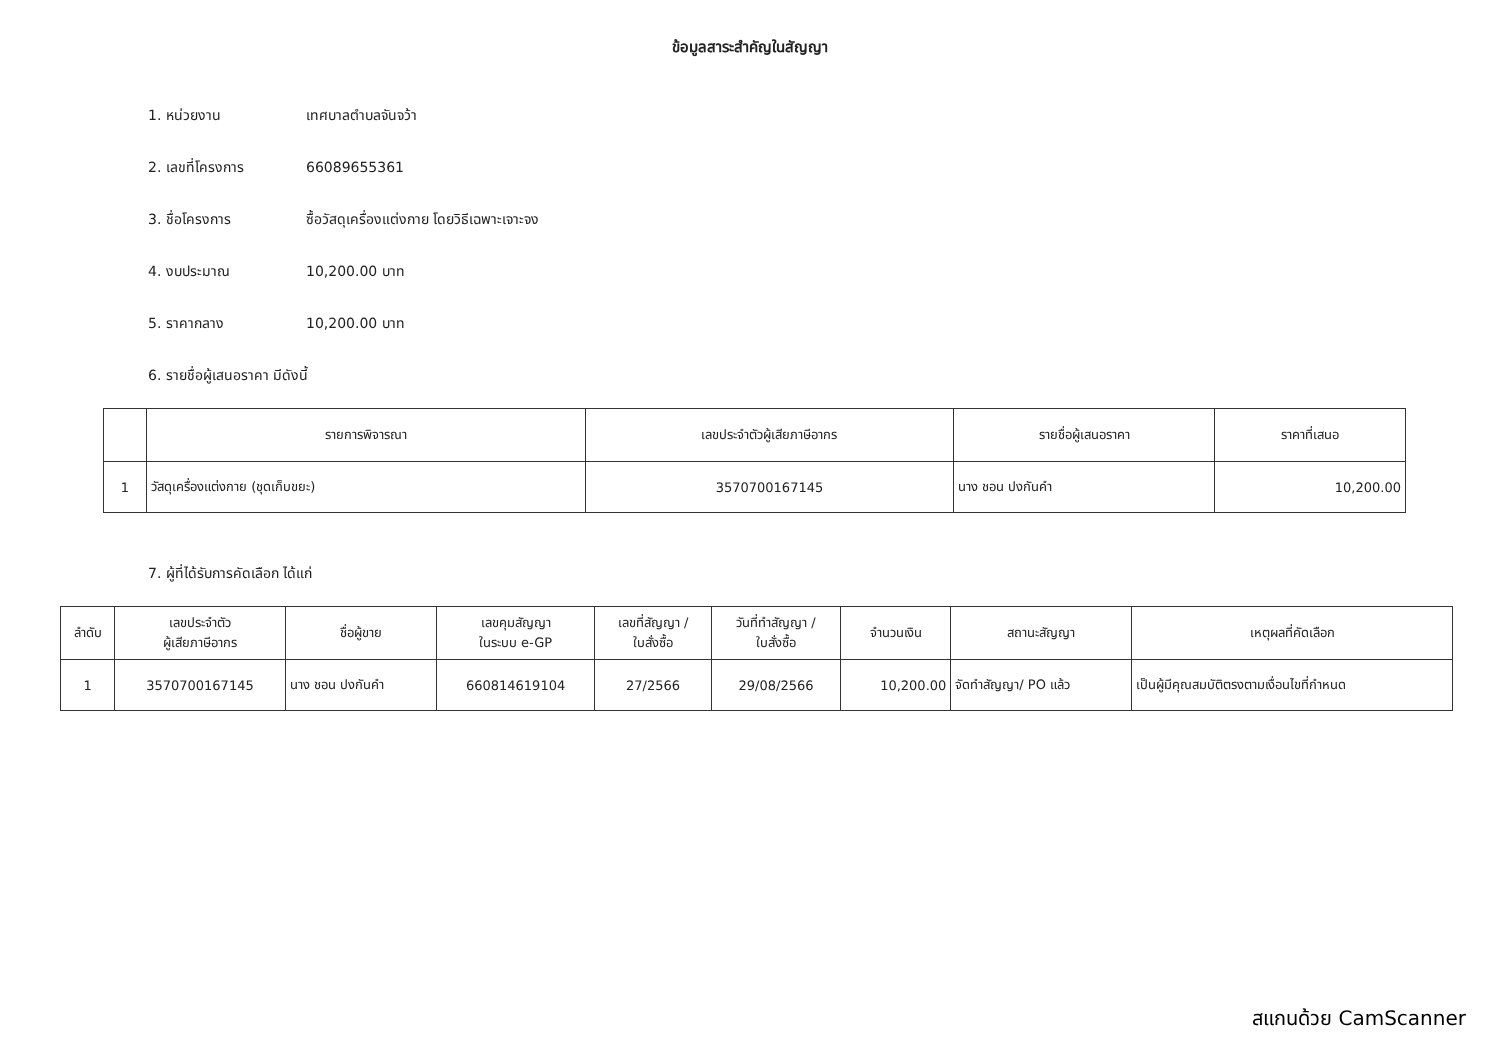ข้อมูลสาระสำคัญในสัญญา
1. หน่วยงาน เทศบาลตำบลจันจว้า
2. เลขที่โครงการ 66089655361
3. ชื่อโครงการ ซื้อวัสดุเครื่องแต่งกาย โดยวิธีเฉพาะเจาะจง
4. งบประมาณ 10,200.00 บาท
5. ราคากลาง 10,200.00 บาท
6. รายชื่อผู้เสนอราคา มีดังนี้
| | รายการพิจารณา | เลขประจำตัวผู้เสียภาษีอากร | รายชื่อผู้เสนอราคา | ราคาที่เสนอ |
| --- | --- | --- | --- | --- |
| 1 | วัสดุเครื่องแต่งกาย (ชุดเก็บขยะ) | 3570700167145 | นาง ชอน ปงกันคำ | 10,200.00 |
7. ผู้ที่ได้รับการคัดเลือก ได้แก่
| ลำดับ | เลขประจำตัว ผู้เสียภาษีอากร | ชื่อผู้ขาย | เลขคุมสัญญา ในระบบ e-GP | เลขที่สัญญา / ใบสั่งซื้อ | วันที่ทำสัญญา / ใบสั่งซื้อ | จำนวนเงิน | สถานะสัญญา | เหตุผลที่คัดเลือก |
| --- | --- | --- | --- | --- | --- | --- | --- | --- |
| 1 | 3570700167145 | นาง ชอน ปงกันคำ | 660814619104 | 27/2566 | 29/08/2566 | 10,200.00 | จัดทำสัญญา/ PO แล้ว | เป็นผู้มีคุณสมบัติตรงตามเงื่อนไขที่กำหนด |
สแกนด้วย CamScanner